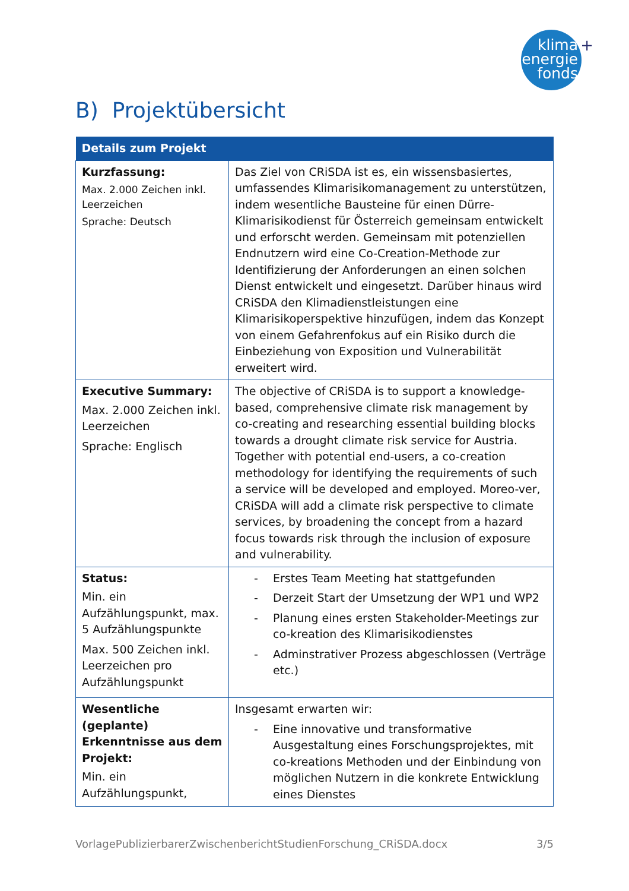klima
energie
fonds
+
B) Projektübersicht
| Details zum Projekt | |
| --- | --- |
| Kurzfassung: Max. 2.000 Zeichen inkl. Leerzeichen Sprache: Deutsch | Das Ziel von CRiSDA ist es, ein wissensbasiertes, umfassendes Klimarisikomanagement zu unterstützen, indem wesentliche Bausteine für einen Dürre-Klimarisikodienst für Österreich gemeinsam entwickelt und erforscht werden. Gemeinsam mit potenziellen Endnutzern wird eine Co-Creation-Methode zur Identifizierung der Anforderungen an einen solchen Dienst entwickelt und eingesetzt. Darüber hinaus wird CRiSDA den Klimadienstleistungen eine Klimarisikoperspektive hinzufügen, indem das Konzept von einem Gefahrenfokus auf ein Risiko durch die Einbeziehung von Exposition und Vulnerabilität erweitert wird. |
| Executive Summary: Max. 2.000 Zeichen inkl. Leerzeichen Sprache: Englisch | The objective of CRiSDA is to support a knowledge-based, comprehensive climate risk management by co-creating and researching essential building blocks towards a drought climate risk service for Austria. Together with potential end-users, a co-creation methodology for identifying the requirements of such a service will be developed and employed. Moreo-ver, CRiSDA will add a climate risk perspective to climate services, by broadening the concept from a hazard focus towards risk through the inclusion of exposure and vulnerability. |
| Status: Min. ein Aufzählungspunkt, max. 5 Aufzählungspunkte Max. 500 Zeichen inkl. Leerzeichen pro Aufzählungspunkt | - Erstes Team Meeting hat stattgefunden - Derzeit Start der Umsetzung der WP1 und WP2 - Planung eines ersten Stakeholder-Meetings zur co-kreation des Klimarisikodienstes - Adminstrativer Prozess abgeschlossen (Verträge etc.) |
| Wesentliche (geplante) Erkenntnisse aus dem Projekt: Min. ein Aufzählungspunkt, | Insgesamt erwarten wir: - Eine innovative und transformative Ausgestaltung eines Forschungsprojektes, mit co-kreations Methoden und der Einbindung von möglichen Nutzern in die konkrete Entwicklung eines Dienstes |
VorlagePublizierbarerZwischenberichtStudienForschung_CRiSDA.docx 3/5